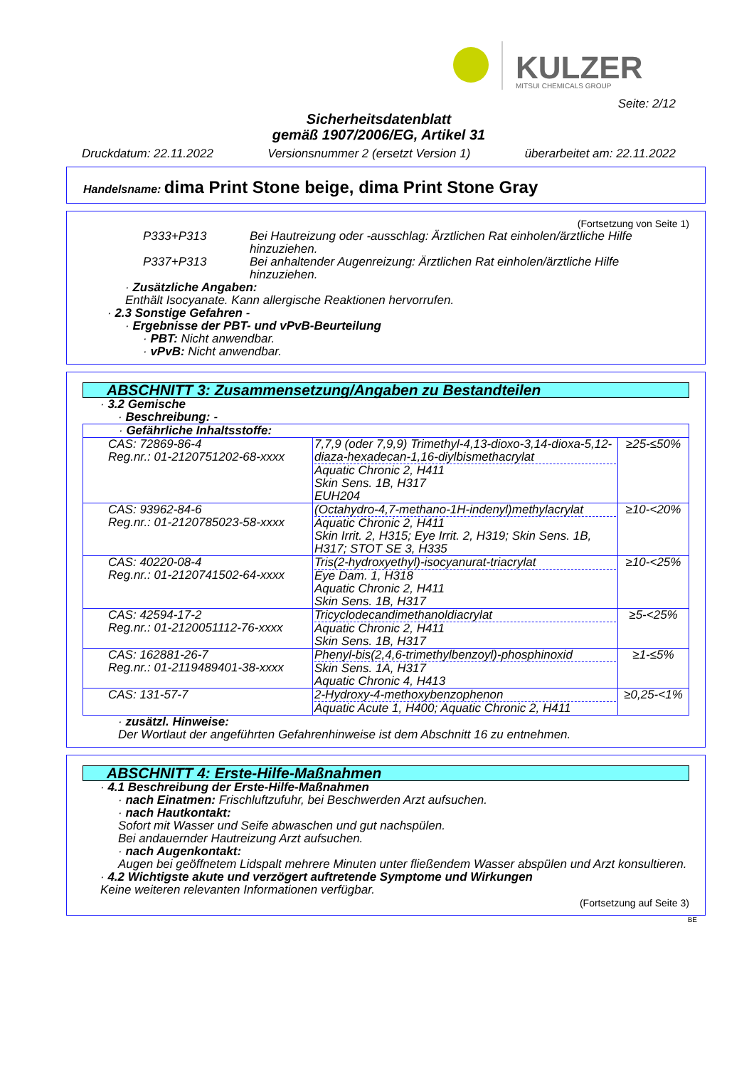KULZER
MITSUI CHEMICALS GROUP
Seite: 2/12
Sicherheitsdatenblatt
gemäß 1907/2006/EG, Artikel 31
Druckdatum: 22.11.2022 Versionsnummer 2 (ersetzt Version 1) überarbeitet am: 22.11.2022
Handelsname: dima Print Stone beige, dima Print Stone Gray
(Fortsetzung von Seite 1)
P333+P313 Bei Hautreizung oder -ausschlag: Ärztlichen Rat einholen/ärztliche Hilfe hinzuziehen.
P337+P313 Bei anhaltender Augenreizung: Ärztlichen Rat einholen/ärztliche Hilfe hinzuziehen.
· Zusätzliche Angaben:
Enthält Isocyanate. Kann allergische Reaktionen hervorrufen.
· 2.3 Sonstige Gefahren -
· Ergebnisse der PBT- und vPvB-Beurteilung
· PBT: Nicht anwendbar.
· vPvB: Nicht anwendbar.
ABSCHNITT 3: Zusammensetzung/Angaben zu Bestandteilen
· 3.2 Gemische
· Beschreibung: -
| · Gefährliche Inhaltsstoffe: | | |
| CAS: 72869-86-4 Reg.nr.: 01-2120751202-68-xxxx | 7,7,9 (oder 7,9,9) Trimethyl-4,13-dioxo-3,14-dioxa-5,12-diaza-hexadecan-1,16-diylbismethacrylat Aquatic Chronic 2, H411 Skin Sens. 1B, H317 EUH204 | ≥25-≤50% |
| CAS: 93962-84-6 Reg.nr.: 01-2120785023-58-xxxx | (Octahydro-4,7-methano-1H-indenyl)methylacrylat Aquatic Chronic 2, H411 Skin Irrit. 2, H315; Eye Irrit. 2, H319; Skin Sens. 1B, H317; STOT SE 3, H335 | ≥10-<20% |
| CAS: 40220-08-4 Reg.nr.: 01-2120741502-64-xxxx | Tris(2-hydroxyethyl)-isocyanurat-triacrylat Eye Dam. 1, H318 Aquatic Chronic 2, H411 Skin Sens. 1B, H317 | ≥10-<25% |
| CAS: 42594-17-2 Reg.nr.: 01-2120051112-76-xxxx | Tricyclodecandimethanoldiacrylat Aquatic Chronic 2, H411 Skin Sens. 1B, H317 | ≥5-<25% |
| CAS: 162881-26-7 Reg.nr.: 01-2119489401-38-xxxx | Phenyl-bis(2,4,6-trimethylbenzoyl)-phosphinoxid Skin Sens. 1A, H317 Aquatic Chronic 4, H413 | ≥1-≤5% |
| CAS: 131-57-7 | 2-Hydroxy-4-methoxybenzophenon Aquatic Acute 1, H400; Aquatic Chronic 2, H411 | ≥0,25-<1% |
· zusätzl. Hinweise:
Der Wortlaut der angeführten Gefahrenhinweise ist dem Abschnitt 16 zu entnehmen.
ABSCHNITT 4: Erste-Hilfe-Maßnahmen
· 4.1 Beschreibung der Erste-Hilfe-Maßnahmen
· nach Einatmen: Frischluftzufuhr, bei Beschwerden Arzt aufsuchen.
· nach Hautkontakt:
Sofort mit Wasser und Seife abwaschen und gut nachspülen.
Bei andauernder Hautreizung Arzt aufsuchen.
· nach Augenkontakt:
Augen bei geöffnetem Lidspalt mehrere Minuten unter fließendem Wasser abspülen und Arzt konsultieren.
· 4.2 Wichtigste akute und verzögert auftretende Symptome und Wirkungen
Keine weiteren relevanten Informationen verfügbar.
(Fortsetzung auf Seite 3)
BE